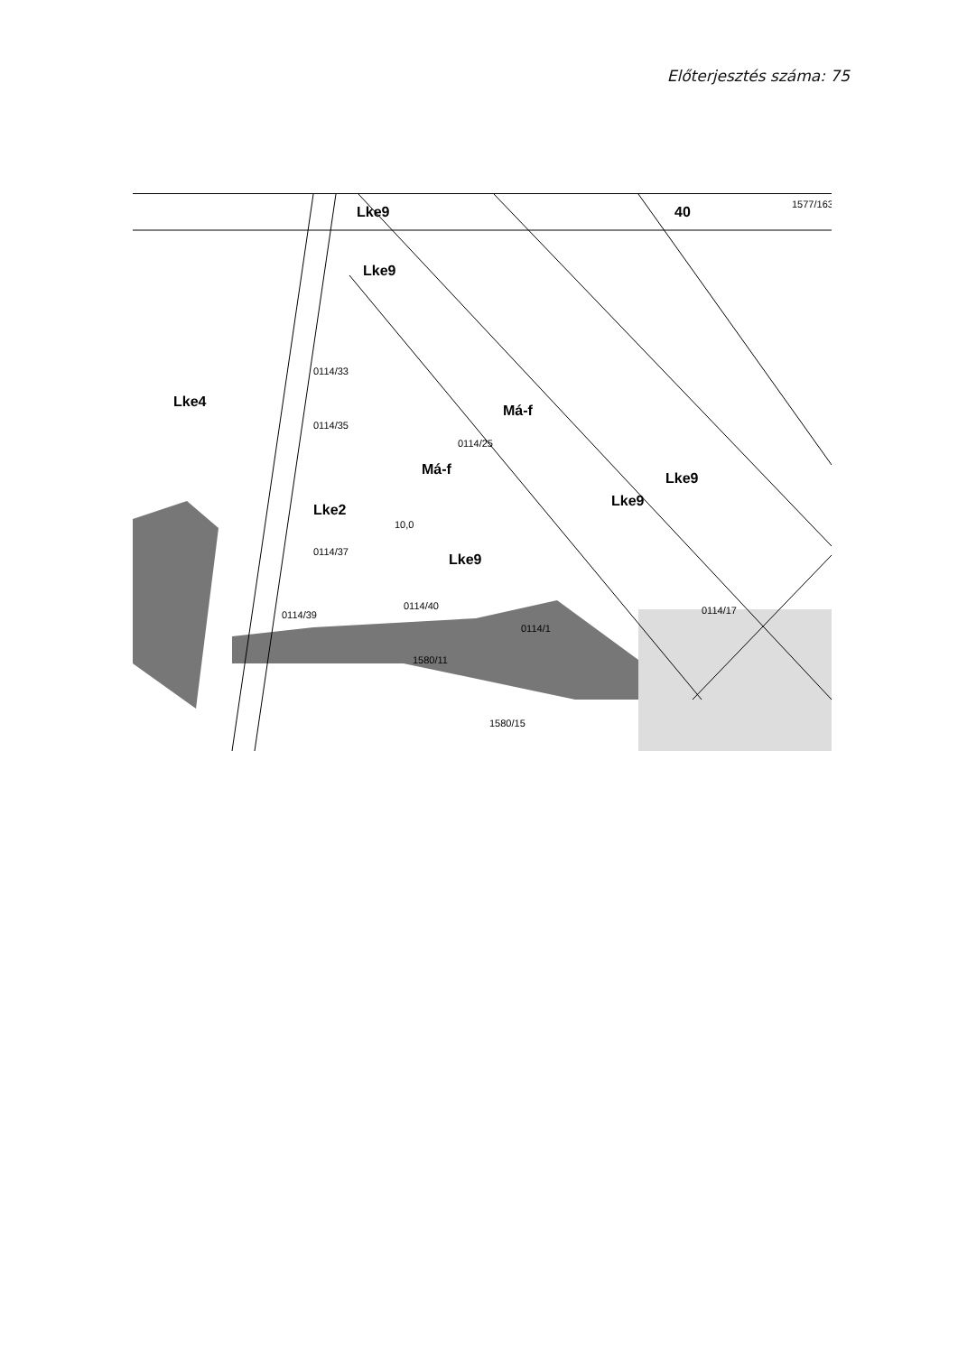Előterjesztés száma: 75
Lke9
Lke9
Má-f
Lke9
Lke4
Lke2
Má-f
Lke9
Lke9
40
0114/25
0114/33
0114/35
0114/37
0114/39
0114/40
0114/1
0114/17
10,0
1580/11
1580/15
1577/163